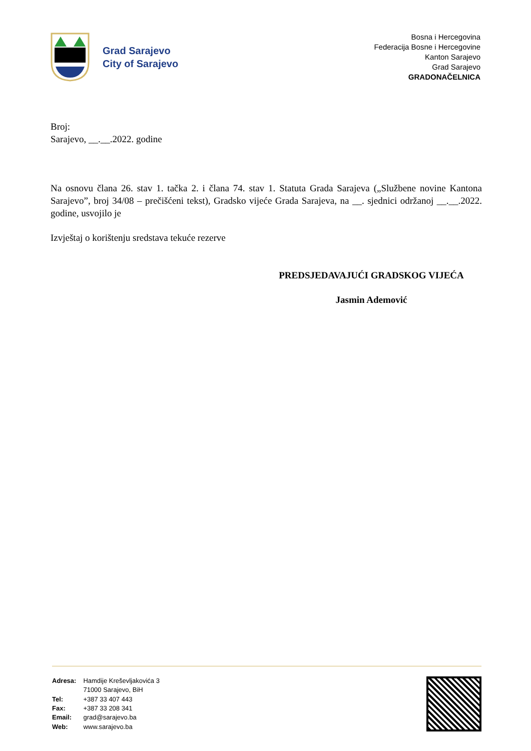Grad Sarajevo
City of Sarajevo
Bosna i Hercegovina
Federacija Bosne i Hercegovine
Kanton Sarajevo
Grad Sarajevo
GRADONAČELNICA
Broj:
Sarajevo, __.__.2022. godine
Na osnovu člana 26. stav 1. tačka 2. i člana 74. stav 1. Statuta Grada Sarajeva („Službene novine Kantona Sarajevo”, broj 34/08 – prečišćeni tekst), Gradsko vijeće Grada Sarajeva, na __. sjednici održanoj __.__.2022. godine, usvojilo je
Izvještaj o korištenju sredstava tekuće rezerve
PREDSJEDAVAJUĆI GRADSKOG VIJEĆA
Jasmin Ademović
| Adresa: | Hamdije Kreševljakovića 3 71000 Sarajevo, BiH |
| Tel: | +387 33 407 443 |
| Fax: | +387 33 208 341 |
| Email: | grad@sarajevo.ba |
| Web: | www.sarajevo.ba |